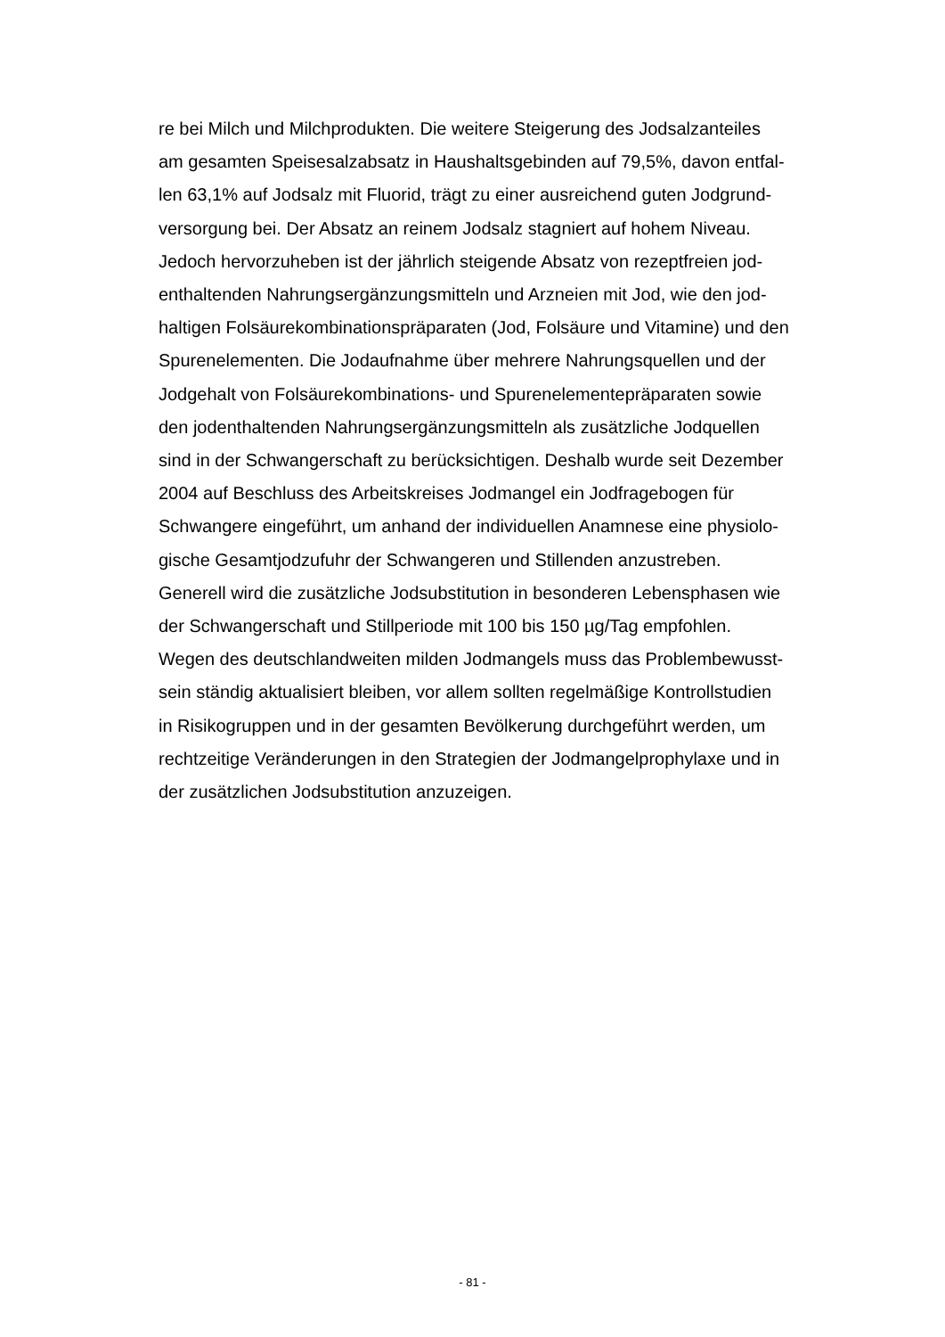re bei Milch und Milchprodukten. Die weitere Steigerung des Jodsalzanteiles
am gesamten Speisesalzabsatz in Haushaltsgebinden auf 79,5%, davon entfal-
len 63,1% auf Jodsalz mit Fluorid, trägt zu einer ausreichend guten Jodgrund-
versorgung bei. Der Absatz an reinem Jodsalz stagniert auf hohem Niveau.
Jedoch hervorzuheben ist der jährlich steigende Absatz von rezeptfreien jod-
enthaltenden Nahrungsergänzungsmitteln und Arzneien mit Jod, wie den jod-
haltigen Folsäurekombinationspräparaten (Jod, Folsäure und Vitamine) und den
Spurenelementen. Die Jodaufnahme über mehrere Nahrungsquellen und der
Jodgehalt von Folsäurekombinations- und Spurenelementepräparaten sowie
den jodenthaltenden Nahrungsergänzungsmitteln als zusätzliche Jodquellen
sind in der Schwangerschaft zu berücksichtigen. Deshalb wurde seit Dezember
2004 auf Beschluss des Arbeitskreises Jodmangel ein Jodfragebogen für
Schwangere eingeführt, um anhand der individuellen Anamnese eine physiolo-
gische Gesamtjodzufuhr der Schwangeren und Stillenden anzustreben.
Generell wird die zusätzliche Jodsubstitution in besonderen Lebensphasen wie
der Schwangerschaft und Stillperiode mit 100 bis 150 µg/Tag empfohlen.
Wegen des deutschlandweiten milden Jodmangels muss das Problembewusst-
sein ständig aktualisiert bleiben, vor allem sollten regelmäßige Kontrollstudien
in Risikogruppen und in der gesamten Bevölkerung durchgeführt werden, um
rechtzeitige Veränderungen in den Strategien der Jodmangelprophylaxe und in
der zusätzlichen Jodsubstitution anzuzeigen.
- 81 -